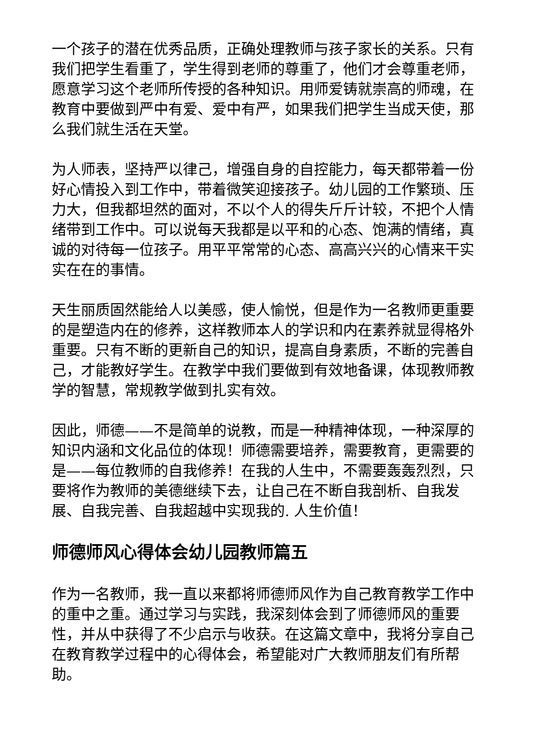一个孩子的潜在优秀品质，正确处理教师与孩子家长的关系。只有我们把学生看重了，学生得到老师的尊重了，他们才会尊重老师，愿意学习这个老师所传授的各种知识。用师爱铸就崇高的师魂，在教育中要做到严中有爱、爱中有严，如果我们把学生当成天使，那么我们就生活在天堂。
为人师表，坚持严以律己，增强自身的自控能力，每天都带着一份好心情投入到工作中，带着微笑迎接孩子。幼儿园的工作繁琐、压力大，但我都坦然的面对，不以个人的得失斤斤计较，不把个人情绪带到工作中。可以说每天我都是以平和的心态、饱满的情绪，真诚的对待每一位孩子。用平平常常的心态、高高兴兴的心情来干实实在在的事情。
天生丽质固然能给人以美感，使人愉悦，但是作为一名教师更重要的是塑造内在的修养，这样教师本人的学识和内在素养就显得格外重要。只有不断的更新自己的知识，提高自身素质，不断的完善自己，才能教好学生。在教学中我们要做到有效地备课，体现教师教学的智慧，常规教学做到扎实有效。
因此，师德——不是简单的说教，而是一种精神体现，一种深厚的知识内涵和文化品位的体现！师德需要培养，需要教育，更需要的是——每位教师的自我修养！在我的人生中，不需要轰轰烈烈，只要将作为教师的美德继续下去，让自己在不断自我剖析、自我发展、自我完善、自我超越中实现我的. 人生价值！
师德师风心得体会幼儿园教师篇五
作为一名教师，我一直以来都将师德师风作为自己教育教学工作中的重中之重。通过学习与实践，我深刻体会到了师德师风的重要性，并从中获得了不少启示与收获。在这篇文章中，我将分享自己在教育教学过程中的心得体会，希望能对广大教师朋友们有所帮助。